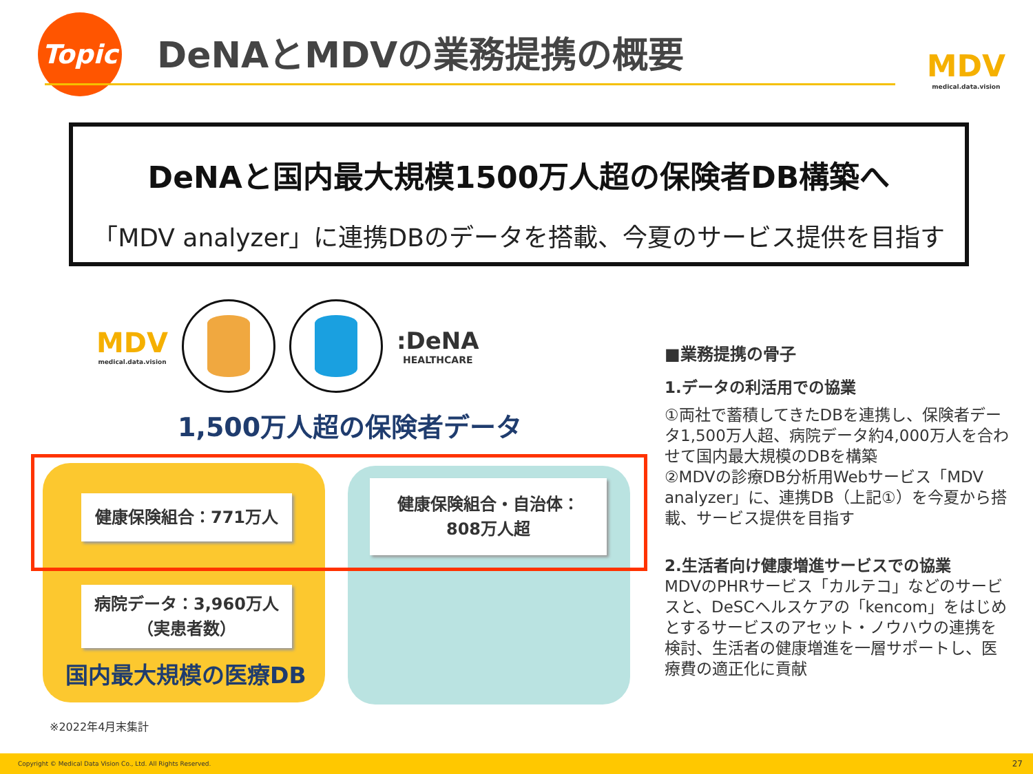Topic DeNAとMDVの業務提携の概要 MDV
medical.data.vision
DeNAと国内最大規模1500万人超の保険者DB構築へ
「MDV analyzer」に連携DBのデータを搭載、今夏のサービス提供を目指す
MDV
medical.data.vision
:DeNA
HEALTHCARE
1,500万人超の保険者データ
健康保険組合：771万人
健康保険組合・自治体：
808万人超
病院データ：3,960万人
（実患者数）
国内最大規模の医療DB
※2022年4月末集計
■業務提携の骨子
1.データの利活用での協業
①両社で蓄積してきたDBを連携し、保険者データ1,500万人超、病院データ約4,000万人を合わせて国内最大規模のDBを構築
②MDVの診療DB分析用Webサービス「MDV analyzer」に、連携DB（上記①）を今夏から搭載、サービス提供を目指す
2.生活者向け健康増進サービスでの協業
MDVのPHRサービス「カルテコ」などのサービスと、DeSCヘルスケアの「kencom」をはじめとするサービスのアセット・ノウハウの連携を検討、生活者の健康増進を一層サポートし、医療費の適正化に貢献
Copyright © Medical Data Vision Co., Ltd. All Rights Reserved. 27